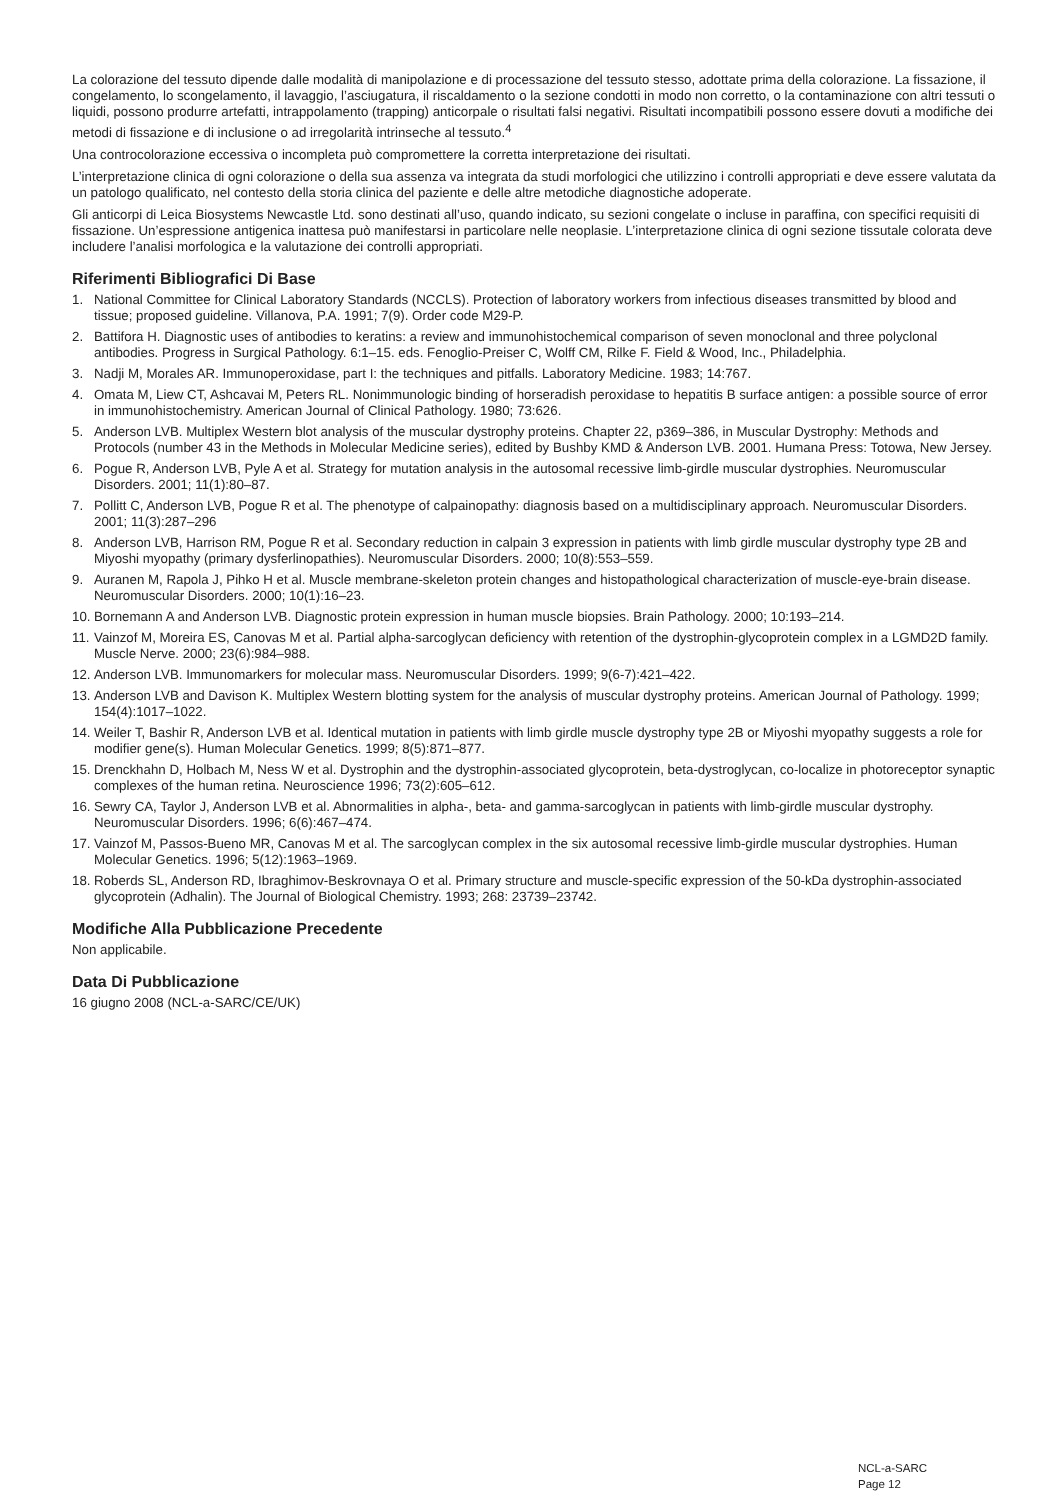La colorazione del tessuto dipende dalle modalità di manipolazione e di processazione del tessuto stesso, adottate prima della colorazione. La fissazione, il congelamento, lo scongelamento, il lavaggio, l’asciugatura, il riscaldamento o la sezione condotti in modo non corretto, o la contaminazione con altri tessuti o liquidi, possono produrre artefatti, intrappolamento (trapping) anticorpale o risultati falsi negativi. Risultati incompatibili possono essere dovuti a modifiche dei metodi di fissazione e di inclusione o ad irregolarità intrinseche al tessuto.<sup>4</sup>
Una controcolorazione eccessiva o incompleta può compromettere la corretta interpretazione dei risultati.
L’interpretazione clinica di ogni colorazione o della sua assenza va integrata da studi morfologici che utilizzino i controlli appropriati e deve essere valutata da un patologo qualificato, nel contesto della storia clinica del paziente e delle altre metodiche diagnostiche adoperate.
Gli anticorpi di Leica Biosystems Newcastle Ltd. sono destinati all’uso, quando indicato, su sezioni congelate o incluse in paraffina, con specifici requisiti di fissazione. Un’espressione antigenica inattesa può manifestarsi in particolare nelle neoplasie. L’interpretazione clinica di ogni sezione tissutale colorata deve includere l’analisi morfologica e la valutazione dei controlli appropriati.
Riferimenti Bibliografici Di Base
1. National Committee for Clinical Laboratory Standards (NCCLS). Protection of laboratory workers from infectious diseases transmitted by blood and tissue; proposed guideline. Villanova, P.A. 1991; 7(9). Order code M29-P.
2. Battifora H. Diagnostic uses of antibodies to keratins: a review and immunohistochemical comparison of seven monoclonal and three polyclonal antibodies. Progress in Surgical Pathology. 6:1–15. eds. Fenoglio-Preiser C, Wolff CM, Rilke F. Field & Wood, Inc., Philadelphia.
3. Nadji M, Morales AR. Immunoperoxidase, part I: the techniques and pitfalls. Laboratory Medicine. 1983; 14:767.
4. Omata M, Liew CT, Ashcavai M, Peters RL. Nonimmunologic binding of horseradish peroxidase to hepatitis B surface antigen: a possible source of error in immunohistochemistry. American Journal of Clinical Pathology. 1980; 73:626.
5. Anderson LVB. Multiplex Western blot analysis of the muscular dystrophy proteins. Chapter 22, p369–386, in Muscular Dystrophy: Methods and Protocols (number 43 in the Methods in Molecular Medicine series), edited by Bushby KMD & Anderson LVB. 2001. Humana Press: Totowa, New Jersey.
6. Pogue R, Anderson LVB, Pyle A et al. Strategy for mutation analysis in the autosomal recessive limb-girdle muscular dystrophies. Neuromuscular Disorders. 2001; 11(1):80–87.
7. Pollitt C, Anderson LVB, Pogue R et al. The phenotype of calpainopathy: diagnosis based on a multidisciplinary approach. Neuromuscular Disorders. 2001; 11(3):287–296
8. Anderson LVB, Harrison RM, Pogue R et al. Secondary reduction in calpain 3 expression in patients with limb girdle muscular dystrophy type 2B and Miyoshi myopathy (primary dysferlinopathies). Neuromuscular Disorders. 2000; 10(8):553–559.
9. Auranen M, Rapola J, Pihko H et al. Muscle membrane-skeleton protein changes and histopathological characterization of muscle-eye-brain disease. Neuromuscular Disorders. 2000; 10(1):16–23.
10. Bornemann A and Anderson LVB. Diagnostic protein expression in human muscle biopsies. Brain Pathology. 2000; 10:193–214.
11. Vainzof M, Moreira ES, Canovas M et al. Partial alpha-sarcoglycan deficiency with retention of the dystrophin-glycoprotein complex in a LGMD2D family. Muscle Nerve. 2000; 23(6):984–988.
12. Anderson LVB. Immunomarkers for molecular mass. Neuromuscular Disorders. 1999; 9(6-7):421–422.
13. Anderson LVB and Davison K. Multiplex Western blotting system for the analysis of muscular dystrophy proteins. American Journal of Pathology. 1999; 154(4):1017–1022.
14. Weiler T, Bashir R, Anderson LVB et al. Identical mutation in patients with limb girdle muscle dystrophy type 2B or Miyoshi myopathy suggests a role for modifier gene(s). Human Molecular Genetics. 1999; 8(5):871–877.
15. Drenckhahn D, Holbach M, Ness W et al. Dystrophin and the dystrophin-associated glycoprotein, beta-dystroglycan, co-localize in photoreceptor synaptic complexes of the human retina. Neuroscience 1996; 73(2):605–612.
16. Sewry CA, Taylor J, Anderson LVB et al. Abnormalities in alpha-, beta- and gamma-sarcoglycan in patients with limb-girdle muscular dystrophy. Neuromuscular Disorders. 1996; 6(6):467–474.
17. Vainzof M, Passos-Bueno MR, Canovas M et al. The sarcoglycan complex in the six autosomal recessive limb-girdle muscular dystrophies. Human Molecular Genetics. 1996; 5(12):1963–1969.
18. Roberds SL, Anderson RD, Ibraghimov-Beskrovnaya O et al. Primary structure and muscle-specific expression of the 50-kDa dystrophin-associated glycoprotein (Adhalin). The Journal of Biological Chemistry. 1993; 268: 23739–23742.
Modifiche Alla Pubblicazione Precedente
Non applicabile.
Data Di Pubblicazione
16 giugno 2008 (NCL-a-SARC/CE/UK)
NCL-a-SARC
Page 12